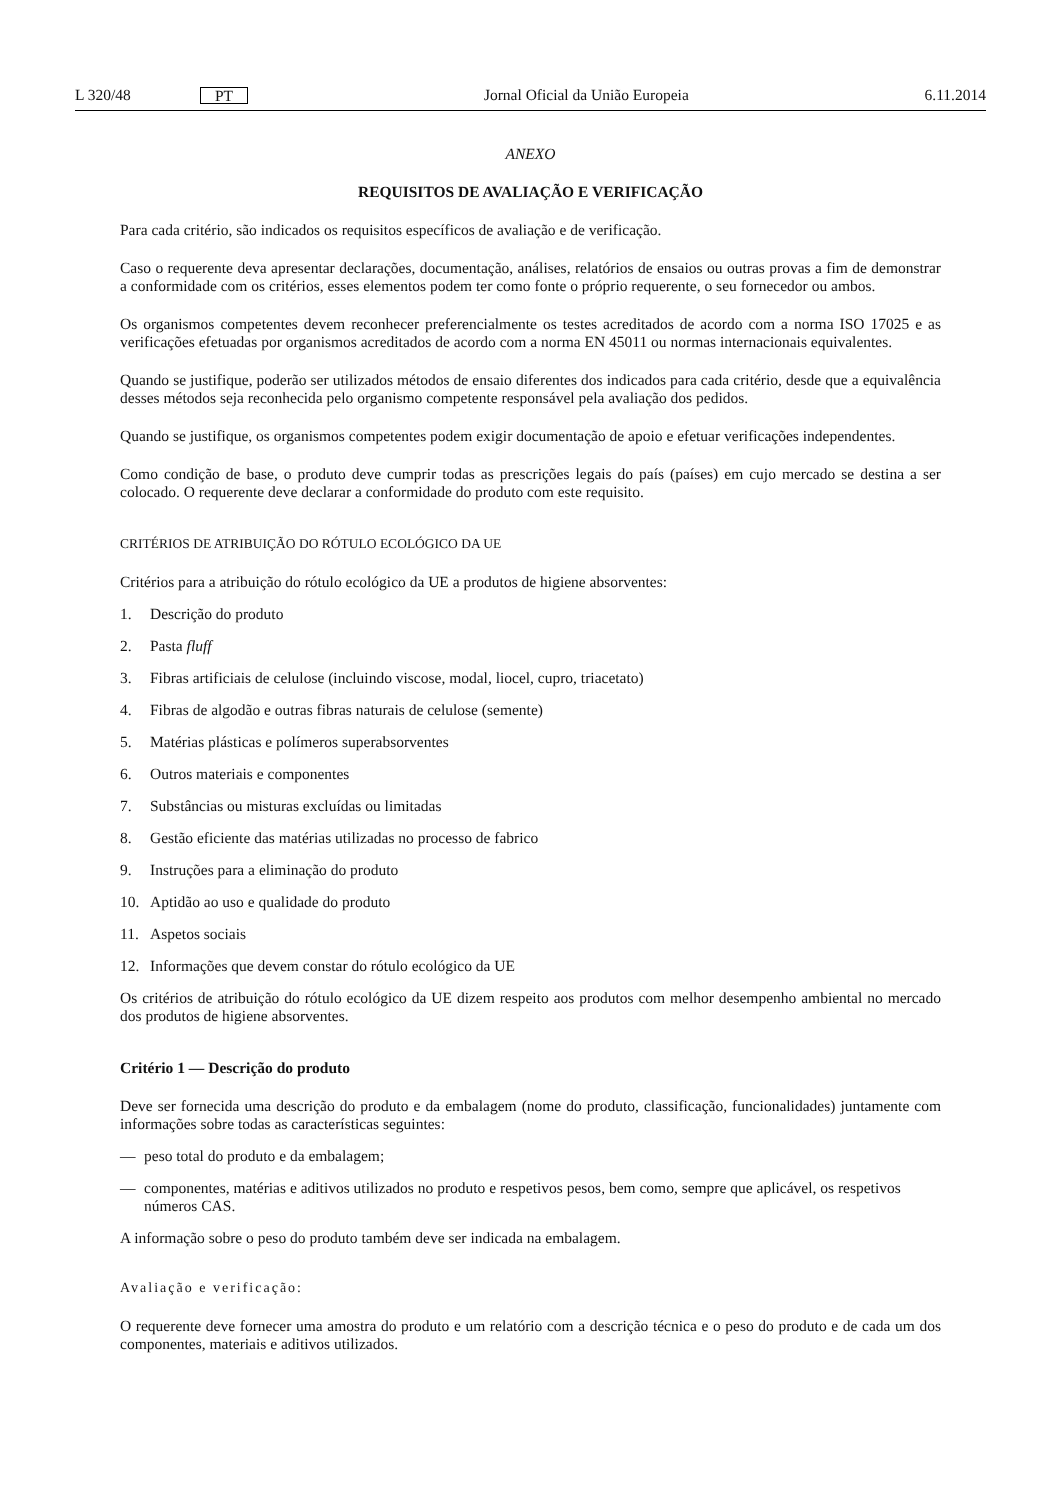L 320/48 PT Jornal Oficial da União Europeia 6.11.2014
ANEXO
REQUISITOS DE AVALIAÇÃO E VERIFICAÇÃO
Para cada critério, são indicados os requisitos específicos de avaliação e de verificação.
Caso o requerente deva apresentar declarações, documentação, análises, relatórios de ensaios ou outras provas a fim de demonstrar a conformidade com os critérios, esses elementos podem ter como fonte o próprio requerente, o seu fornecedor ou ambos.
Os organismos competentes devem reconhecer preferencialmente os testes acreditados de acordo com a norma ISO 17025 e as verificações efetuadas por organismos acreditados de acordo com a norma EN 45011 ou normas internacionais equivalentes.
Quando se justifique, poderão ser utilizados métodos de ensaio diferentes dos indicados para cada critério, desde que a equivalência desses métodos seja reconhecida pelo organismo competente responsável pela avaliação dos pedidos.
Quando se justifique, os organismos competentes podem exigir documentação de apoio e efetuar verificações independentes.
Como condição de base, o produto deve cumprir todas as prescrições legais do país (países) em cujo mercado se destina a ser colocado. O requerente deve declarar a conformidade do produto com este requisito.
CRITÉRIOS DE ATRIBUIÇÃO DO RÓTULO ECOLÓGICO DA UE
Critérios para a atribuição do rótulo ecológico da UE a produtos de higiene absorventes:
1. Descrição do produto
2. Pasta fluff
3. Fibras artificiais de celulose (incluindo viscose, modal, liocel, cupro, triacetato)
4. Fibras de algodão e outras fibras naturais de celulose (semente)
5. Matérias plásticas e polímeros superabsorventes
6. Outros materiais e componentes
7. Substâncias ou misturas excluídas ou limitadas
8. Gestão eficiente das matérias utilizadas no processo de fabrico
9. Instruções para a eliminação do produto
10. Aptidão ao uso e qualidade do produto
11. Aspetos sociais
12. Informações que devem constar do rótulo ecológico da UE
Os critérios de atribuição do rótulo ecológico da UE dizem respeito aos produtos com melhor desempenho ambiental no mercado dos produtos de higiene absorventes.
Critério 1 — Descrição do produto
Deve ser fornecida uma descrição do produto e da embalagem (nome do produto, classificação, funcionalidades) juntamente com informações sobre todas as características seguintes:
— peso total do produto e da embalagem;
— componentes, matérias e aditivos utilizados no produto e respetivos pesos, bem como, sempre que aplicável, os respetivos números CAS.
A informação sobre o peso do produto também deve ser indicada na embalagem.
Avaliação e verificação:
O requerente deve fornecer uma amostra do produto e um relatório com a descrição técnica e o peso do produto e de cada um dos componentes, materiais e aditivos utilizados.